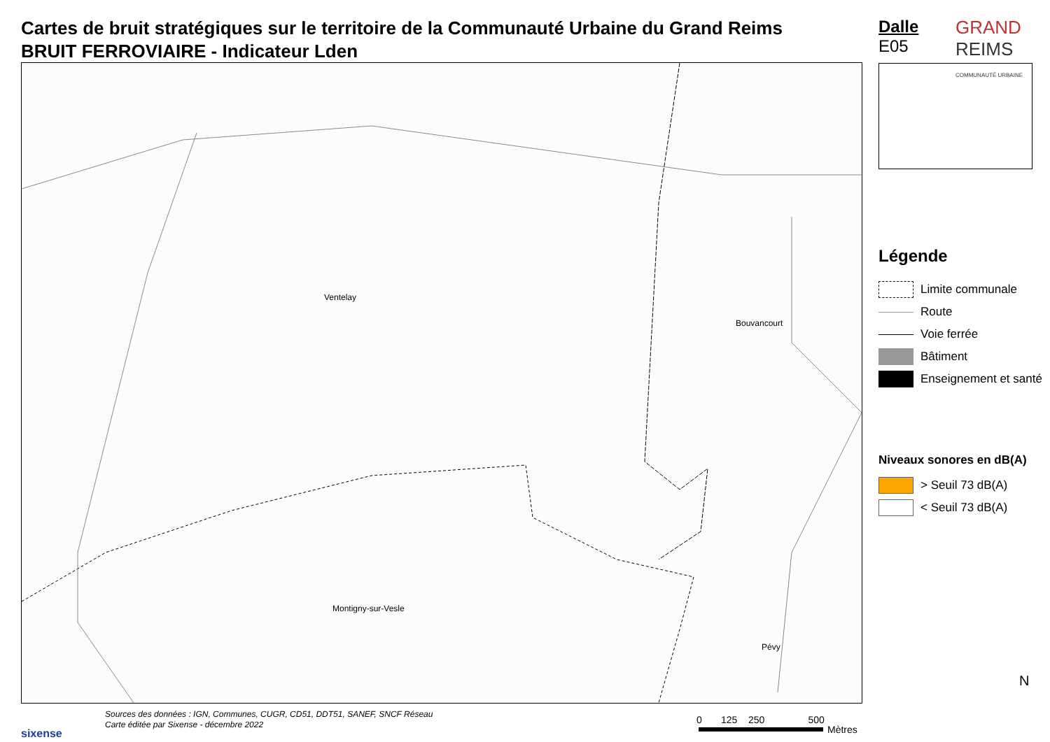Cartes de bruit stratégiques sur le territoire de la Communauté Urbaine du Grand Reims
BRUIT FERROVIAIRE - Indicateur Lden
Ventelay
Bouvancourt
Montigny-sur-Vesle
Pévy
Dalle
E05
GRAND
REIMS
COMMUNAUTÉ URBAINE
Légende
Limite communale
Route
Voie ferrée
Bâtiment
Enseignement et santé
Niveaux sonores en dB(A)
> Seuil 73 dB(A)
< Seuil 73 dB(A)
N
sixense
Sources des données : IGN, Communes, CUGR, CD51, DDT51, SANEF, SNCF Réseau
Carte éditée par Sixense - décembre 2022
0 125 250 500
Mètres